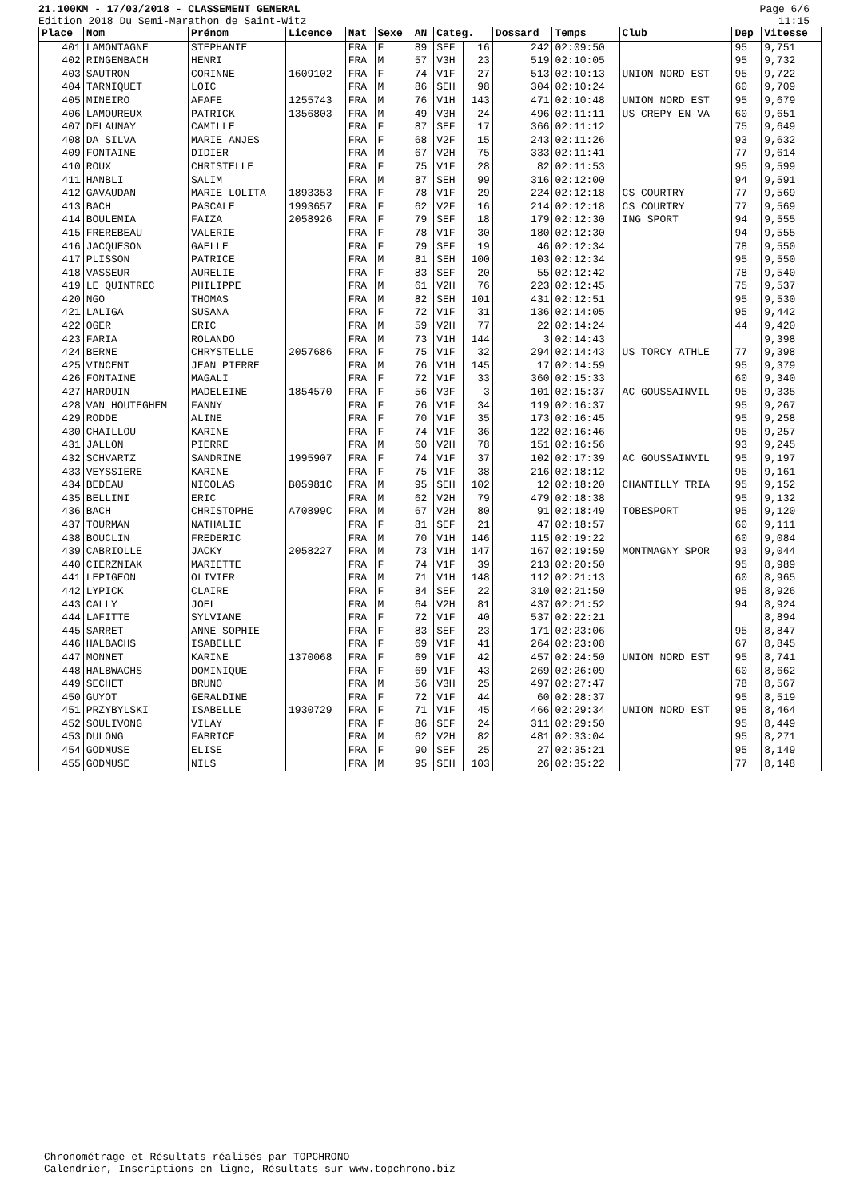21.100KM - 17/03/2018 - CLASSEMENT GENERAL
Edition 2018 Du Semi-Marathon de Saint-Witz
Page 6/6
11:15
| Place | Nom | Prénom | Licence | Nat | Sexe | AN | Categ. | | Dossard | Temps | Club | Dep | Vitesse |
| --- | --- | --- | --- | --- | --- | --- | --- | --- | --- | --- | --- | --- | --- |
| 401 | LAMONTAGNE | STEPHANIE | | FRA | F | 89 | SEF | 16 | 242 | 02:09:50 | | 95 | 9,751 |
| 402 | RINGENBACH | HENRI | | FRA | M | 57 | V3H | 23 | 519 | 02:10:05 | | 95 | 9,732 |
| 403 | SAUTRON | CORINNE | 1609102 | FRA | F | 74 | V1F | 27 | 513 | 02:10:13 | UNION NORD EST | 95 | 9,722 |
| 404 | TARNIQUET | LOIC | | FRA | M | 86 | SEH | 98 | 304 | 02:10:24 | | 60 | 9,709 |
| 405 | MINEIRO | AFAFE | 1255743 | FRA | M | 76 | V1H | 143 | 471 | 02:10:48 | UNION NORD EST | 95 | 9,679 |
| 406 | LAMOUREUX | PATRICK | 1356803 | FRA | M | 49 | V3H | 24 | 496 | 02:11:11 | US CREPY-EN-VA | 60 | 9,651 |
| 407 | DELAUNAY | CAMILLE | | FRA | F | 87 | SEF | 17 | 366 | 02:11:12 | | 75 | 9,649 |
| 408 | DA SILVA | MARIE ANJES | | FRA | F | 68 | V2F | 15 | 243 | 02:11:26 | | 93 | 9,632 |
| 409 | FONTAINE | DIDIER | | FRA | M | 67 | V2H | 75 | 333 | 02:11:41 | | 77 | 9,614 |
| 410 | ROUX | CHRISTELLE | | FRA | F | 75 | V1F | 28 | 82 | 02:11:53 | | 95 | 9,599 |
| 411 | HANBLI | SALIM | | FRA | M | 87 | SEH | 99 | 316 | 02:12:00 | | 94 | 9,591 |
| 412 | GAVAUDAN | MARIE LOLITA | 1893353 | FRA | F | 78 | V1F | 29 | 224 | 02:12:18 | CS COURTRY | 77 | 9,569 |
| 413 | BACH | PASCALE | 1993657 | FRA | F | 62 | V2F | 16 | 214 | 02:12:18 | CS COURTRY | 77 | 9,569 |
| 414 | BOULEMIA | FAIZA | 2058926 | FRA | F | 79 | SEF | 18 | 179 | 02:12:30 | ING SPORT | 94 | 9,555 |
| 415 | FREREBEAU | VALERIE | | FRA | F | 78 | V1F | 30 | 180 | 02:12:30 | | 94 | 9,555 |
| 416 | JACQUESON | GAELLE | | FRA | F | 79 | SEF | 19 | 46 | 02:12:34 | | 78 | 9,550 |
| 417 | PLISSON | PATRICE | | FRA | M | 81 | SEH | 100 | 103 | 02:12:34 | | 95 | 9,550 |
| 418 | VASSEUR | AURELIE | | FRA | F | 83 | SEF | 20 | 55 | 02:12:42 | | 78 | 9,540 |
| 419 | LE QUINTREC | PHILIPPE | | FRA | M | 61 | V2H | 76 | 223 | 02:12:45 | | 75 | 9,537 |
| 420 | NGO | THOMAS | | FRA | M | 82 | SEH | 101 | 431 | 02:12:51 | | 95 | 9,530 |
| 421 | LALIGA | SUSANA | | FRA | F | 72 | V1F | 31 | 136 | 02:14:05 | | 95 | 9,442 |
| 422 | OGER | ERIC | | FRA | M | 59 | V2H | 77 | 22 | 02:14:24 | | 44 | 9,420 |
| 423 | FARIA | ROLANDO | | FRA | M | 73 | V1H | 144 | 3 | 02:14:43 | | | 9,398 |
| 424 | BERNE | CHRYSTELLE | 2057686 | FRA | F | 75 | V1F | 32 | 294 | 02:14:43 | US TORCY ATHLE | 77 | 9,398 |
| 425 | VINCENT | JEAN PIERRE | | FRA | M | 76 | V1H | 145 | 17 | 02:14:59 | | 95 | 9,379 |
| 426 | FONTAINE | MAGALI | | FRA | F | 72 | V1F | 33 | 360 | 02:15:33 | | 60 | 9,340 |
| 427 | HARDUIN | MADELEINE | 1854570 | FRA | F | 56 | V3F | 3 | 101 | 02:15:37 | AC GOUSSAINVIL | 95 | 9,335 |
| 428 | VAN HOUTEGHEM | FANNY | | FRA | F | 76 | V1F | 34 | 119 | 02:16:37 | | 95 | 9,267 |
| 429 | RODDE | ALINE | | FRA | F | 70 | V1F | 35 | 173 | 02:16:45 | | 95 | 9,258 |
| 430 | CHAILLOU | KARINE | | FRA | F | 74 | V1F | 36 | 122 | 02:16:46 | | 95 | 9,257 |
| 431 | JALLON | PIERRE | | FRA | M | 60 | V2H | 78 | 151 | 02:16:56 | | 93 | 9,245 |
| 432 | SCHVARTZ | SANDRINE | 1995907 | FRA | F | 74 | V1F | 37 | 102 | 02:17:39 | AC GOUSSAINVIL | 95 | 9,197 |
| 433 | VEYSSIERE | KARINE | | FRA | F | 75 | V1F | 38 | 216 | 02:18:12 | | 95 | 9,161 |
| 434 | BEDEAU | NICOLAS | B05981C | FRA | M | 95 | SEH | 102 | 12 | 02:18:20 | CHANTILLY TRIA | 95 | 9,152 |
| 435 | BELLINI | ERIC | | FRA | M | 62 | V2H | 79 | 479 | 02:18:38 | | 95 | 9,132 |
| 436 | BACH | CHRISTOPHE | A70899C | FRA | M | 67 | V2H | 80 | 91 | 02:18:49 | TOBESPORT | 95 | 9,120 |
| 437 | TOURMAN | NATHALIE | | FRA | F | 81 | SEF | 21 | 47 | 02:18:57 | | 60 | 9,111 |
| 438 | BOUCLIN | FREDERIC | | FRA | M | 70 | V1H | 146 | 115 | 02:19:22 | | 60 | 9,084 |
| 439 | CABRIOLLE | JACKY | 2058227 | FRA | M | 73 | V1H | 147 | 167 | 02:19:59 | MONTMAGNY SPOR | 93 | 9,044 |
| 440 | CIERZNIAK | MARIETTE | | FRA | F | 74 | V1F | 39 | 213 | 02:20:50 | | 95 | 8,989 |
| 441 | LEPIGEON | OLIVIER | | FRA | M | 71 | V1H | 148 | 112 | 02:21:13 | | 60 | 8,965 |
| 442 | LYPICK | CLAIRE | | FRA | F | 84 | SEF | 22 | 310 | 02:21:50 | | 95 | 8,926 |
| 443 | CALLY | JOEL | | FRA | M | 64 | V2H | 81 | 437 | 02:21:52 | | 94 | 8,924 |
| 444 | LAFITTE | SYLVIANE | | FRA | F | 72 | V1F | 40 | 537 | 02:22:21 | | | 8,894 |
| 445 | SARRET | ANNE SOPHIE | | FRA | F | 83 | SEF | 23 | 171 | 02:23:06 | | 95 | 8,847 |
| 446 | HALBACHS | ISABELLE | | FRA | F | 69 | V1F | 41 | 264 | 02:23:08 | | 67 | 8,845 |
| 447 | MONNET | KARINE | 1370068 | FRA | F | 69 | V1F | 42 | 457 | 02:24:50 | UNION NORD EST | 95 | 8,741 |
| 448 | HALBWACHS | DOMINIQUE | | FRA | F | 69 | V1F | 43 | 269 | 02:26:09 | | 60 | 8,662 |
| 449 | SECHET | BRUNO | | FRA | M | 56 | V3H | 25 | 497 | 02:27:47 | | 78 | 8,567 |
| 450 | GUYOT | GERALDINE | | FRA | F | 72 | V1F | 44 | 60 | 02:28:37 | | 95 | 8,519 |
| 451 | PRZYBYLSKI | ISABELLE | 1930729 | FRA | F | 71 | V1F | 45 | 466 | 02:29:34 | UNION NORD EST | 95 | 8,464 |
| 452 | SOULIVONG | VILAY | | FRA | F | 86 | SEF | 24 | 311 | 02:29:50 | | 95 | 8,449 |
| 453 | DULONG | FABRICE | | FRA | M | 62 | V2H | 82 | 481 | 02:33:04 | | 95 | 8,271 |
| 454 | GODMUSE | ELISE | | FRA | F | 90 | SEF | 25 | 27 | 02:35:21 | | 95 | 8,149 |
| 455 | GODMUSE | NILS | | FRA | M | 95 | SEH | 103 | 26 | 02:35:22 | | 77 | 8,148 |
Chronométrage et Résultats réalisés par TOPCHRONO
Calendrier, Inscriptions en ligne, Résultats sur www.topchrono.biz